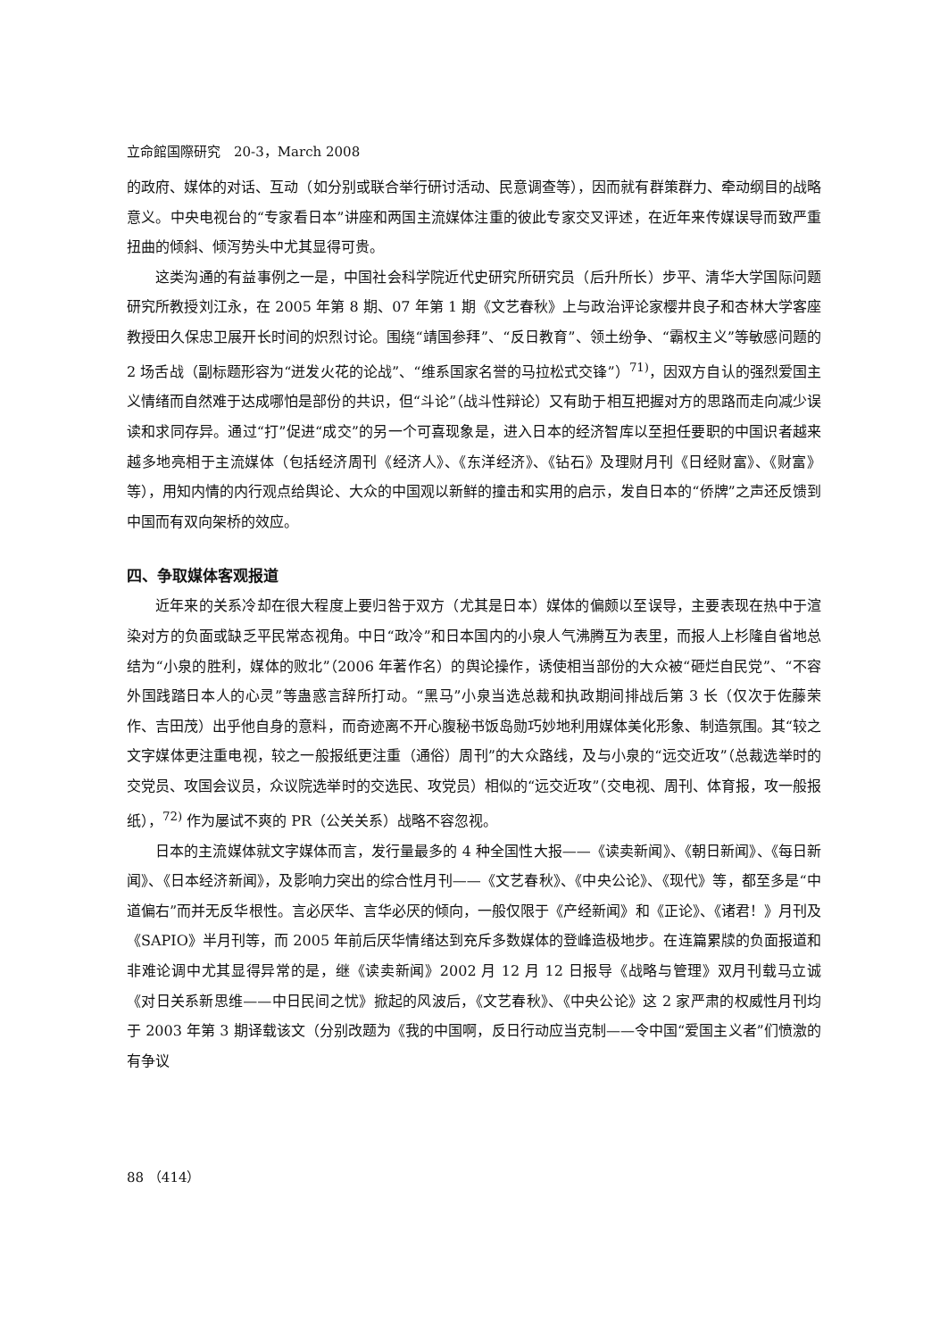立命館国際研究　20-3，March 2008
的政府、媒体的对话、互动（如分别或联合举行研讨活动、民意调查等），因而就有群策群力、牵动纲目的战略意义。中央电视台的“专家看日本”讲座和两国主流媒体注重的彼此专家交叉评述，在近年来传媒误导而致严重扭曲的倾斜、倾泻势头中尤其显得可贵。
这类沟通的有益事例之一是，中国社会科学院近代史研究所研究员（后升所长）步平、清华大学国际问题研究所教授刘江永，在 2005 年第 8 期、07 年第 1 期《文艺春秋》上与政治评论家樱井良子和杏林大学客座教授田久保忠卫展开长时间的炽烈讨论。围绕“靖国参拜”、“反日教育”、领土纷争、“霸权主义”等敏感问题的 2 场舌战（副标题形容为“迸发火花的论战”、“维系国家名誉的马拉松式交锋”）<sup>71)</sup>，因双方自认的强烈爱国主义情绪而自然难于达成哪怕是部份的共识，但“斗论”（战斗性辩论）又有助于相互把握对方的思路而走向减少误读和求同存异。通过“打”促进“成交”的另一个可喜现象是，进入日本的经济智库以至担任要职的中国识者越来越多地亮相于主流媒体（包括经济周刊《经济人》、《东洋经济》、《钻石》及理财月刊《日经财富》、《财富》等），用知内情的内行观点给舆论、大众的中国观以新鲜的撞击和实用的启示，发自日本的“侨牌”之声还反馈到中国而有双向架桥的效应。
四、争取媒体客观报道
近年来的关系冷却在很大程度上要归咎于双方（尤其是日本）媒体的偏颇以至误导，主要表现在热中于渲染对方的负面或缺乏平民常态视角。中日“政冷”和日本国内的小泉人气沸腾互为表里，而报人上杉隆自省地总结为“小泉的胜利，媒体的败北”（2006 年著作名）的舆论操作，诱使相当部份的大众被“砸烂自民党”、“不容外国践踏日本人的心灵”等蛊惑言辞所打动。“黑马”小泉当选总裁和执政期间排战后第 3 长（仅次于佐藤荣作、吉田茂）出乎他自身的意料，而奇迹离不开心腹秘书饭岛勋巧妙地利用媒体美化形象、制造氛围。其“较之文字媒体更注重电视，较之一般报纸更注重（通俗）周刊”的大众路线，及与小泉的“远交近攻”（总裁选举时的交党员、攻国会议员，众议院选举时的交选民、攻党员）相似的“远交近攻”（交电视、周刊、体育报，攻一般报纸），<sup>72)</sup> 作为屡试不爽的 PR（公关关系）战略不容忽视。
日本的主流媒体就文字媒体而言，发行量最多的 4 种全国性大报——《读卖新闻》、《朝日新闻》、《每日新闻》、《日本经济新闻》，及影响力突出的综合性月刊——《文艺春秋》、《中央公论》、《现代》等，都至多是“中道偏右”而并无反华根性。言必厌华、言华必厌的倾向，一般仅限于《产经新闻》和《正论》、《诸君！》月刊及《SAPIO》半月刊等，而 2005 年前后厌华情绪达到充斥多数媒体的登峰造极地步。在连篇累牍的负面报道和非难论调中尤其显得异常的是，继《读卖新闻》2002 月 12 月 12 日报导《战略与管理》双月刊载马立诚《对日关系新思维——中日民间之忧》掀起的风波后，《文艺春秋》、《中央公论》这 2 家严肃的权威性月刊均于 2003 年第 3 期译载该文（分别改题为《我的中国啊，反日行动应当克制——令中国“爱国主义者”们愤激的有争议
88 （414）